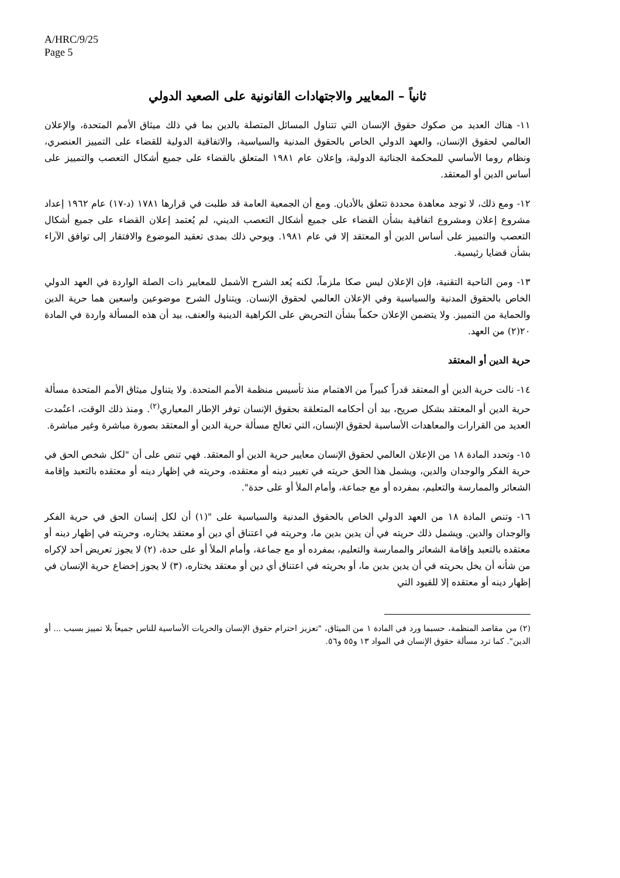A/HRC/9/25
Page 5
ثانياً – المعايير والاجتهادات القانونية على الصعيد الدولي
١١- هناك العديد من صكوك حقوق الإنسان التي تتناول المسائل المتصلة بالدين بما في ذلك ميثاق الأمم المتحدة، والإعلان العالمي لحقوق الإنسان، والعهد الدولي الخاص بالحقوق المدنية والسياسية، والاتفاقية الدولية للقضاء على التمييز العنصري، ونظام روما الأساسي للمحكمة الجنائية الدولية، وإعلان عام ١٩٨١ المتعلق بالقضاء على جميع أشكال التعصب والتمييز على أساس الدين أو المعتقد.
١٢- ومع ذلك، لا توجد معاهدة محددة تتعلق بالأديان. ومع أن الجمعية العامة قد طلبت في قرارها ١٧٨١ (د-١٧) عام ١٩٦٢ إعداد مشروع إعلان ومشروع اتفاقية بشأن القضاء على جميع أشكال التعصب الديني، لم يُعتمد إعلان القضاء على جميع أشكال التعصب والتمييز على أساس الدين أو المعتقد إلا في عام ١٩٨١. ويوحي ذلك بمدى تعقيد الموضوع والافتقار إلى توافق الآراء بشأن قضايا رئيسية.
١٣- ومن الناحية التقنية، فإن الإعلان ليس صكا ملزماً، لكنه يُعد الشرح الأشمل للمعايير ذات الصلة الواردة في العهد الدولي الخاص بالحقوق المدنية والسياسية وفي الإعلان العالمي لحقوق الإنسان. ويتناول الشرح موضوعين واسعين هما حرية الدين والحماية من التمييز. ولا يتضمن الإعلان حكماً بشأن التحريض على الكراهية الدينية والعنف، بيد أن هذه المسألة واردة في المادة ٢٠(٢) من العهد.
حرية الدين أو المعتقد
١٤- نالت حرية الدين أو المعتقد قدراً كبيراً من الاهتمام منذ تأسيس منظمة الأمم المتحدة. ولا يتناول ميثاق الأمم المتحدة مسألة حرية الدين أو المعتقد بشكل صريح، بيد أن أحكامه المتعلقة بحقوق الإنسان توفر الإطار المعياري<sup>(٢)</sup>. ومنذ ذلك الوقت، اعتُمدت العديد من القرارات والمعاهدات الأساسية لحقوق الإنسان، التي تعالج مسألة حرية الدين أو المعتقد بصورة مباشرة وغير مباشرة.
١٥- وتحدد المادة ١٨ من الإعلان العالمي لحقوق الإنسان معايير حرية الدين أو المعتقد. فهي تنص على أن "لكل شخص الحق في حرية الفكر والوجدان والدين، ويشمل هذا الحق حريته في تغيير دينه أو معتقده، وحريته في إظهار دينه أو معتقده بالتعبد وإقامة الشعائر والممارسة والتعليم، بمفرده أو مع جماعة، وأمام الملأ أو على حدة".
١٦- وتنص المادة ١٨ من العهد الدولي الخاص بالحقوق المدنية والسياسية على "(١) أن لكل إنسان الحق في حرية الفكر والوجدان والدين. ويشمل ذلك حريته في أن يدين بدين ما، وحريته في اعتناق أي دين أو معتقد يختاره، وحريته في إظهار دينه أو معتقده بالتعبد وإقامة الشعائر والممارسة والتعليم، بمفرده أو مع جماعة، وأمام الملأ أو على حدة، (٢) لا يجوز تعريض أحد لإكراه من شأنه أن يخل بحريته في أن يدين بدين ما، أو بحريته في اعتناق أي دين أو معتقد يختاره، (٣) لا يجوز إخضاع حرية الإنسان في إظهار دينه أو معتقده إلا للقيود التي
(٢) من مقاصد المنظمة، حسبما ورد في المادة ١ من الميثاق، "تعزيز احترام حقوق الإنسان والحريات الأساسية للناس جميعاً بلا تمييز بسبب ... أو الدين". كما ترد مسألة حقوق الإنسان في المواد ١٣ و٥٥ و٥٦.